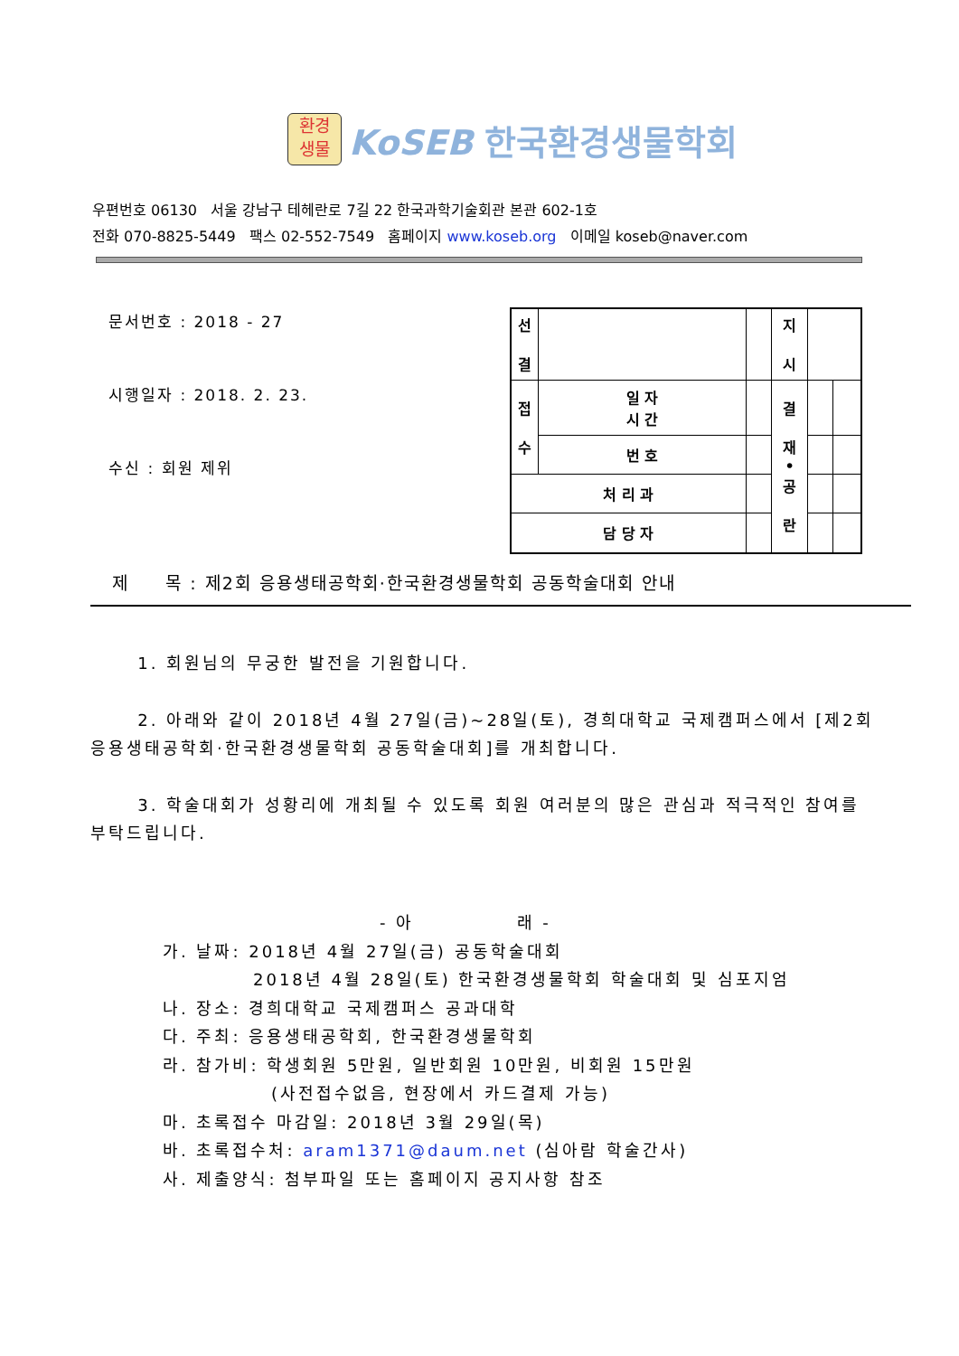환경
생물
KoSEB 한국환경생물학회
우편번호 06130 서울 강남구 테헤란로 7길 22 한국과학기술회관 본관 602-1호
전화 070-8825-5449 팩스 02-552-7549 홈페이지 www.koseb.org 이메일 koseb@naver.com
문서번호 : 2018 - 27
시행일자 : 2018. 2. 23.
수신 : 회원 제위
| 선 결 | | | 지 시 | | |
| 접 수 | 일 자 시 간 | | 결 재 • 공 란 | | |
| | 번 호 | | | | |
| 처 리 과 | | | | | |
| 담 당 자 | | | | | |
제 목 : 제2회 응용생태공학회·한국환경생물학회 공동학술대회 안내
1. 회원님의 무궁한 발전을 기원합니다.
2. 아래와 같이 2018년 4월 27일(금)~28일(토), 경희대학교 국제캠퍼스에서 [제2회 응용생태공학회·한국환경생물학회 공동학술대회]를 개최합니다.
3. 학술대회가 성황리에 개최될 수 있도록 회원 여러분의 많은 관심과 적극적인 참여를 부탁드립니다.
- 아 래 -
가. 날짜: 2018년 4월 27일(금) 공동학술대회
2018년 4월 28일(토) 한국환경생물학회 학술대회 및 심포지엄
나. 장소: 경희대학교 국제캠퍼스 공과대학
다. 주최: 응용생태공학회, 한국환경생물학회
라. 참가비: 학생회원 5만원, 일반회원 10만원, 비회원 15만원
(사전접수없음, 현장에서 카드결제 가능)
마. 초록접수 마감일: 2018년 3월 29일(목)
바. 초록접수처: aram1371@daum.net (심아람 학술간사)
사. 제출양식: 첨부파일 또는 홈페이지 공지사항 참조